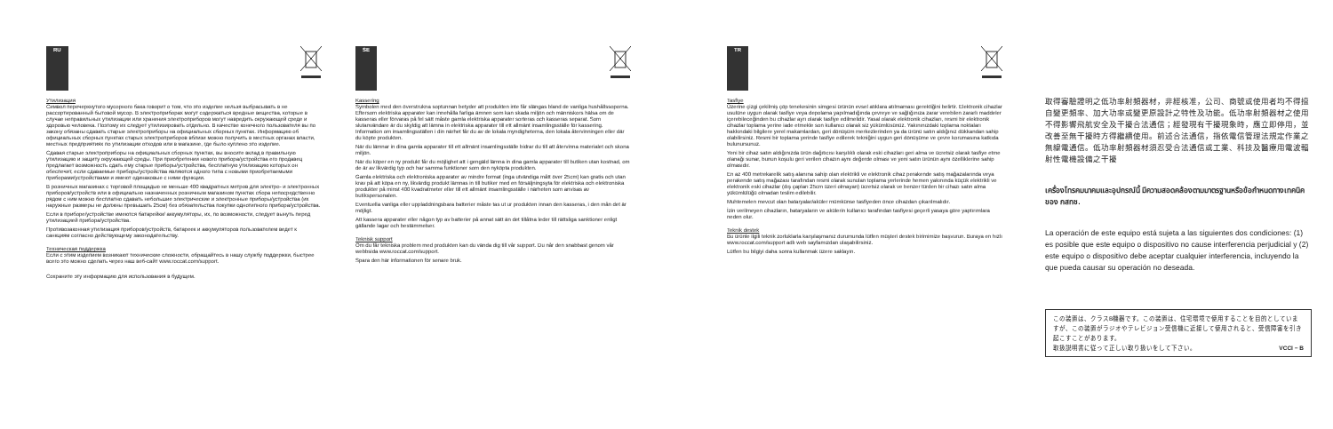RU
Утилизация
Символ перечеркнутого мусорного бака говорит о том, что это изделие нельзя выбрасывать в не рассортированный бытовой мусор. В электроприборах могут содержаться вредные вещества, которые в случае неправильных утилизации или хранения электроприборов могут навредить окружающей среде и здоровью человека. Поэтому их следует утилизировать отдельно. В качестве конечного пользователя вы по закону обязаны сдавать старые электроприборы на официальных сборных пунктах. Информацию об официальных сборных пунктах старых электроприборов вблизи можно получить в местных органах власти, местных предприятиях по утилизации отходов или в магазине, где было куплено это изделие.
Сдавая старые электроприборы на официальных сборных пунктах, вы вносите вклад в правильную утилизацию и защиту окружающей среды. При приобретении нового прибора/устройства его продавец предлагает возможность сдать ему старые приборы/устройства, бесплатную утилизацию которых он обеспечит, если сдаваемые приборы/устройства являются одного типа с новыми приобретаемыми приборами/устройствами и имеют одинаковые с ними функции.
В розничных магазинах с торговой площадью не меньше 400 квадратных метров для электро- и электронных приборов/устройств или в официально назначенных розничным магазином пунктах сбора непосредственно рядом с ним можно бесплатно сдавать небольшие электрические и электронные приборы/устройства (их наружные размеры не должны превышать 25см) без обязательства покупки однотипного прибора/устройства.
Если в приборе/устройстве имеются батарейки/ аккумуляторы, их, по возможности, следует вынуть перед утилизацией прибора/устройства.
Противозаконная утилизация приборов/устройств, батареек и аккумуляторов пользователем ведет к санкциям согласно действующему законодательству.
Техническая поддержка
Если с этим изделием возникают технические сложности, обращайтесь в нашу службу поддержки, быстрее всего это можно сделать через наш веб-сайт www.roccat.com/support.
Сохраните эту информацию для использования в будущем.
SE
Kassering
Symbolen med den överstrukna soptunnan betyder att produkten inte får slängas bland de vanliga hushållssoporna. Eftersom elektriska apparater kan innehålla farliga ämnen som kan skada miljön och människors hälsa om de kasseras eller förvaras på fel sätt måste gamla elektriska apparater sorteras och kasseras separat. Som slutanvändare är du skyldig att lämna in elektriska apparater till ett allmänt insamlingsställe för kassering. Information om insamlingsställen i din närhet får du av de lokala myndigheterna, den lokala återvinningen eller där du köpte produkten.
När du lämnar in dina gamla apparater till ett allmänt insamlingsställe bidrar du till att återvinna materialet och skona miljön.
När du köper en ny produkt får du möjlighet att i gengäld lämna in dina gamla apparater till butiken utan kostnad, om de är av likvärdig typ och har samma funktioner som den nyköpta produkten.
Gamla elektriska och elektroniska apparater av mindre format (inga utvändiga mått över 25cm) kan gratis och utan krav på att köpa en ny, likvärdig produkt lämnas in till butiker med en försäljningsyta för elektriska och elektroniska produkter på minst 400 kvadratmeter eller till ett allmänt insamlingsställe i närheten som anvisas av butikspersonalen.
Eventuella vanliga eller uppladdningsbara batterier måste tas ut ur produkten innan den kasseras, i den mån det är möjligt.
Att kassera apparater eller någon typ av batterier på annat sätt än det tillåtna leder till rättsliga sanktioner enligt gällande lagar och bestämmelser.
Teknisk support
Om du får tekniska problem med produkten kan du vända dig till vår support. Du når den snabbast genom vår webbsida www.roccat.com/support.
Spara den här informationen för senare bruk.
TR
Tasfiye
Üzerine çizgi çekilmiş çöp tenekesinin simgesi ürünün evsel atıklara atılmaması gerektiğini belirtir. Elektronik cihazlar usulüne uygun olarak tasfiye veya depolama yapılmadığında çevreye ve sağlığınıza zarar verebilen zararlı maddeler içerebileceğinden bu cihazlar ayrı olarak tasfiye edilmelidir. Yasal olarak elektronik cihazları, resmi bir elektronik cihazlar toplama yerine iade etmekle son kullanıcı olarak siz yükümlüsünüz. Yakınınızdaki toplama noktaları hakkındaki bilgilere yerel makamlardan, geri dönüşüm merkezlerinden ya da ürünü satın aldığınız dükkandan sahip olabilirsiniz. Resmi bir toplama yerinde tasfiye edilerek tekniğini uygun geri dönüşüme ve çevre korumasına katkıda bulunursunuz.
Yeni bir cihaz satın aldığınızda ürün dağıtıcısı karşılıklı olarak eski cihazları geri alma ve ücretsiz olarak tasfiye etme olanağı sunar, bunun koşulu geri verilen cihazın aynı değerde olması ve yeni satın ürünün aynı özelliklerine sahip olmasıdır.
En az 400 metrekarelik satış alanına sahip olan elektrikli ve elektronik cihaz perakende satış mağazalarında veya perakende satış mağazası tarafından resmi olarak sunulan toplama yerlerinde hemen yakınında küçük elektrikli ve elektronik eski cihazlar (dış çapları 25cm üzeri olmayan) ücretsiz olarak ve benzer türden bir cihazı satın alma yükümlülüğü olmadan teslim edilebilir.
Muhtemelen mevcut olan bataryalar/aküler mümkünse tasfiyeden önce cihazdan çıkarılmalıdır.
İzin verilmeyen cihazların, bataryaların ve akülerin kullanıcı tarafından tasfiyesi geçerli yasaya göre yaptırımlara neden olur.
Teknik destek
Bu ürünle ilgili teknik zorluklarla karşılaşmanız durumunda lütfen müşteri destek birimimize başvurun. Buraya en hızlı www.roccat.com/support adlı web sayfamızdan ulaşabilirsiniz.
Lütfen bu bilgiyi daha sonra kullanmak üzere saklayın.
取得審驗證明之低功率射頻器材，非經核准，公司、商號或使用者均不得擅自變更頻率、加大功率或變更原設計之特性及功能。低功率射頻器材之使用不得影響飛航安全及干擾合法通信；經發現有干擾現象時，應立即停用，並改善至無干擾時方得繼續使用。前述合法通信，指依電信管理法規定作業之無線電通信。低功率射頻器材須忍受合法通信或工業、科技及醫療用電波輻射性電機設備之干擾
เครื่องโทรคมนาคมและอุปกรณ์นี้ มีความสอดคล้องตามมาตรฐานหรือข้อกำหนดทางเทคนิคของ กสทช.
La operación de este equipo está sujeta a las siguientes dos condiciones: (1) es posible que este equipo o dispositivo no cause interferencia perjudicial y (2) este equipo o dispositivo debe aceptar cualquier interferencia, incluyendo la que pueda causar su operación no deseada.
この装置は、クラスB機器です。この装置は、住宅環境で使用することを目的としていますが、この装置がラジオやテレビジョン受信機に近接して使用されると、受信障害を引き起こすことがあります。
取扱説明書に従って正しい取り扱いをして下さい。 VCCI − B